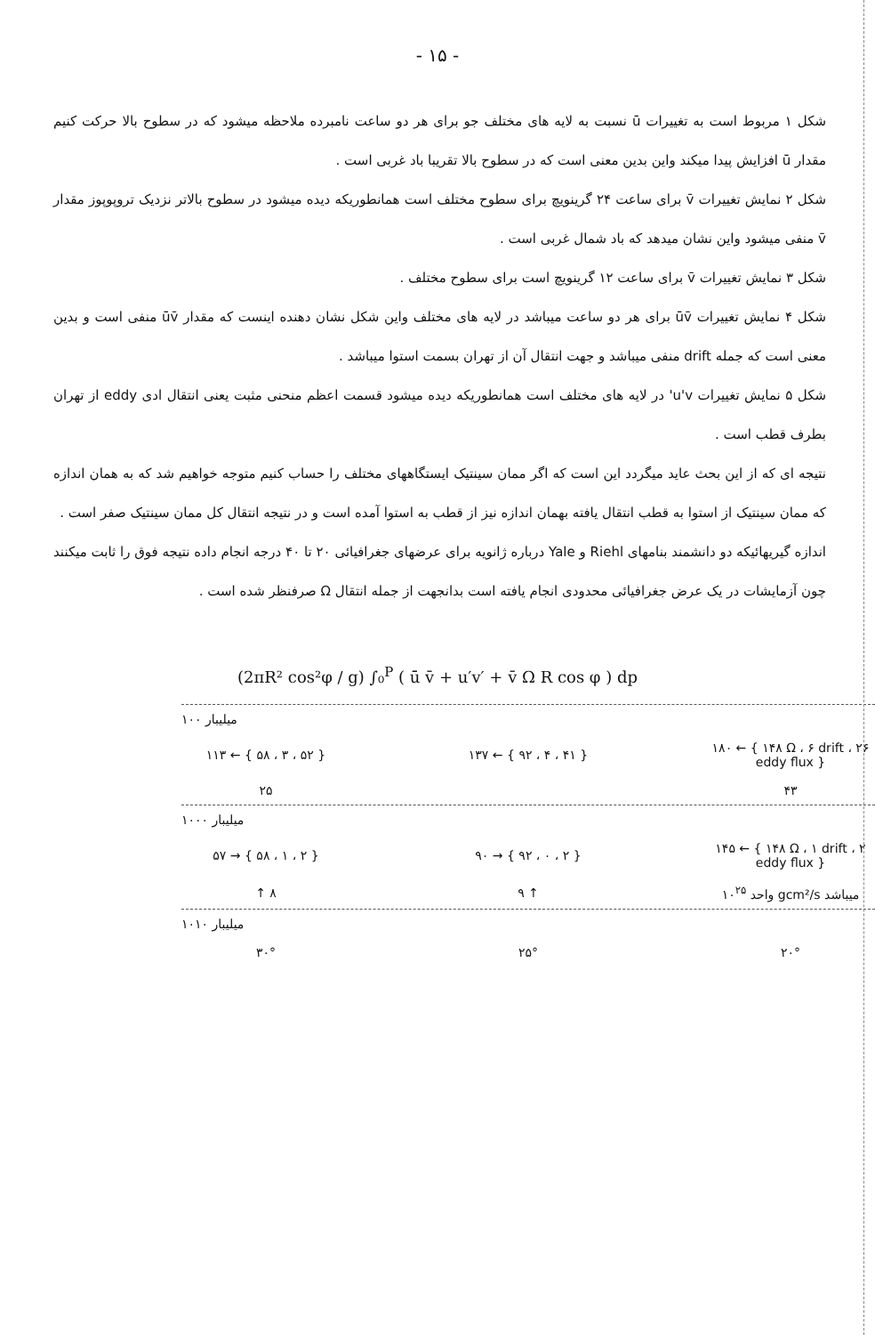- ۱۵ -
شکل ۱ مربوط است به تغییرات ū نسبت به لایه های مختلف جو برای هر دو ساعت نامبرده ملاحظه میشود که در سطوح بالا حرکت کنیم مقدار ū افزایش پیدا میکند واین بدین معنی است که در سطوح بالا تقریبا باد غربی است .
شکل ۲ نمایش تغییرات v̄ برای ساعت ۲۴ گرینویچ برای سطوح مختلف است همانطوریکه دیده میشود در سطوح بالاتر نزدیک تروپوپوز مقدار v̄ منفی میشود واین نشان میدهد که باد شمال غربی است .
شکل ۳ نمایش تغییرات v̄ برای ساعت ۱۲ گرینویچ است برای سطوح مختلف .
شکل ۴ نمایش تغییرات ūv̄ برای هر دو ساعت میباشد در لایه های مختلف واین شکل نشان دهنده اینست که مقدار ūv̄ منفی است و بدین معنی است که جمله drift منفی میباشد و جهت انتقال آن از تهران بسمت استوا میباشد .
شکل ۵ نمایش تغییرات u'v' در لایه های مختلف است همانطوریکه دیده میشود قسمت اعظم منحنی مثبت یعنی انتقال ادی eddy از تهران بطرف قطب است .
نتیجه ای که از این بحث عاید میگردد این است که اگر ممان سینتیک ایستگاههای مختلف را حساب کنیم متوجه خواهیم شد که به همان اندازه که ممان سینتیک از استوا به قطب انتقال یافته بهمان اندازه نیز از قطب به استوا آمده است و در نتیجه انتقال کل ممان سینتیک صفر است .
اندازه گیریهائیکه دو دانشمند بنامهای Riehl و Yale درباره ژانویه برای عرضهای جغرافیائی ۲۰ تا ۴۰ درجه انجام داده نتیجه فوق را ثابت میکنند چون آزمایشات در یک عرض جغرافیائی محدودی انجام یافته است بدانجهت از جمله انتقال Ω صرفنظر شده است .
(2πR² cos²φ / g) ∫₀<sup>P</sup> ( ū v̄ + u′v′ + v̄ Ω R cos φ ) dp
۱۰۰ میلیبار
۱۱۳ ← { ۵۸ ، ۳ ، ۵۲ } ۱۳۷ ← { ۹۲ ، ۴ ، ۴۱ }
۱۸۰ ← { ۱۴۸ Ω ، ۶ drift ، ۲۶ eddy flux }
۲۵ ۴۳
۱۰۰۰ میلیبار
۵۷ → { ۵۸ ، ۱ ، ۲ } ۹۰ → { ۹۲ ، ۰ ، ۲ }
۱۴۵ ← { ۱۴۸ Ω ، ۱ drift ، ۲ eddy flux }
↑ ۸ ۹ ↑
واحد ۱۰<sup>۲۵</sup> gcm²/s میباشد
۱۰۱۰ میلیبار
۳۰° ۲۵° ۲۰°